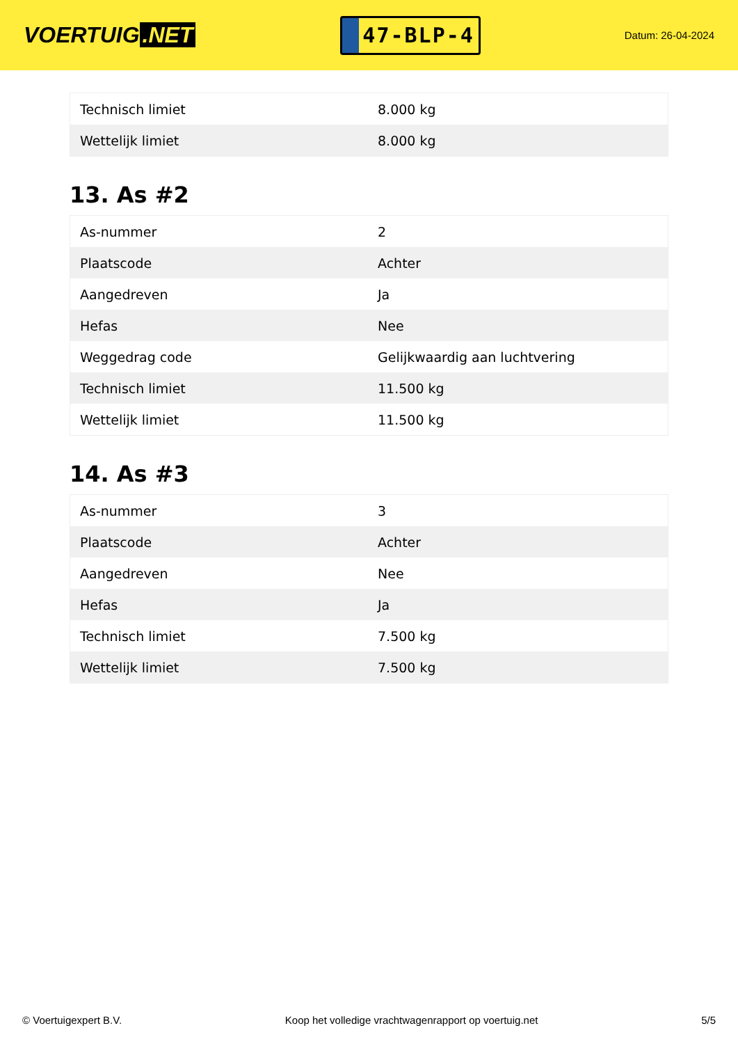VOERTUIG.NET
47-BLP-4
Datum: 26-04-2024
| Technisch limiet | 8.000 kg |
| Wettelijk limiet | 8.000 kg |
13. As #2
| As-nummer | 2 |
| Plaatscode | Achter |
| Aangedreven | Ja |
| Hefas | Nee |
| Weggedrag code | Gelijkwaardig aan luchtvering |
| Technisch limiet | 11.500 kg |
| Wettelijk limiet | 11.500 kg |
14. As #3
| As-nummer | 3 |
| Plaatscode | Achter |
| Aangedreven | Nee |
| Hefas | Ja |
| Technisch limiet | 7.500 kg |
| Wettelijk limiet | 7.500 kg |
© Voertuigexpert B.V. Koop het volledige vrachtwagenrapport op voertuig.net 5/5